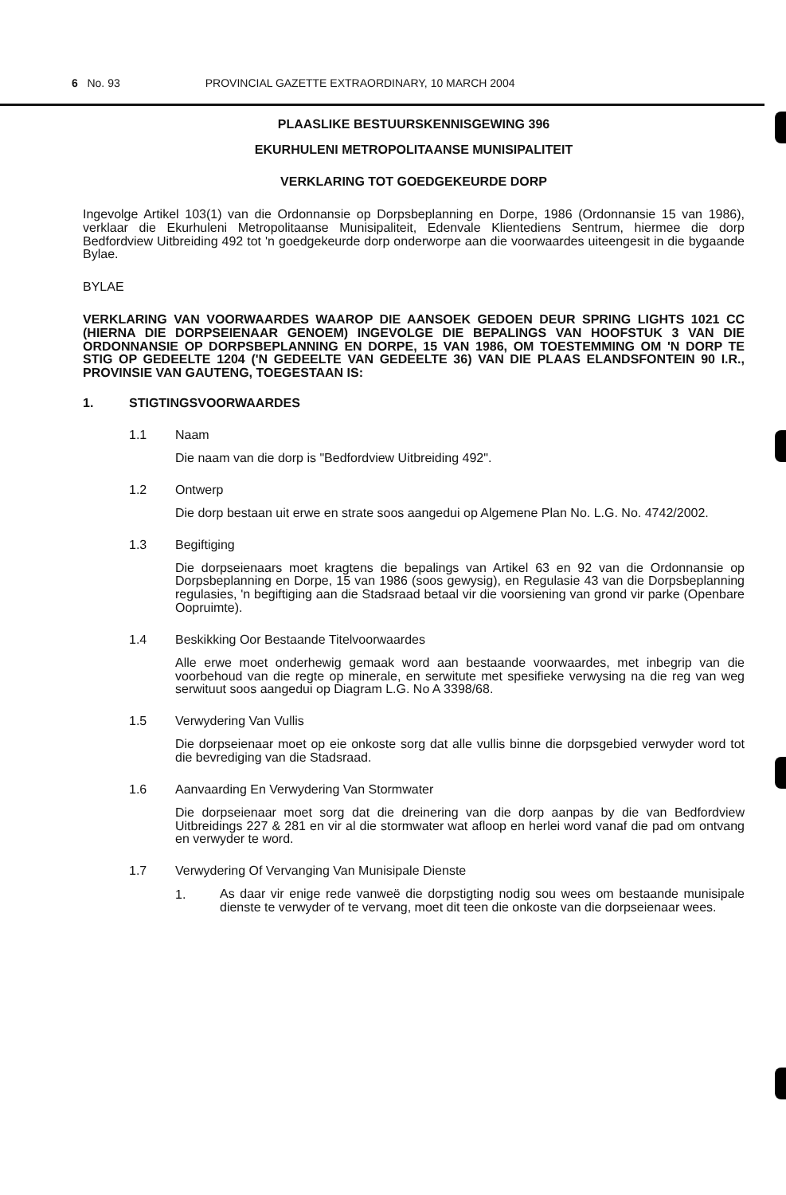6 No. 93 PROVINCIAL GAZETTE EXTRAORDINARY, 10 MARCH 2004
PLAASLIKE BESTUURSKENNISGEWING 396
EKURHULENI METROPOLITAANSE MUNISIPALITEIT
VERKLARING TOT GOEDGEKEURDE DORP
Ingevolge Artikel 103(1) van die Ordonnansie op Dorpsbeplanning en Dorpe, 1986 (Ordonnansie 15 van 1986), verklaar die Ekurhuleni Metropolitaanse Munisipaliteit, Edenvale Klientediens Sentrum, hiermee die dorp Bedfordview Uitbreiding 492 tot 'n goedgekeurde dorp onderworpe aan die voorwaardes uiteengesit in die bygaande Bylae.
BYLAE
VERKLARING VAN VOORWAARDES WAAROP DIE AANSOEK GEDOEN DEUR SPRING LIGHTS 1021 CC (HIERNA DIE DORPSEIENAAR GENOEM) INGEVOLGE DIE BEPALINGS VAN HOOFSTUK 3 VAN DIE ORDONNANSIE OP DORPSBEPLANNING EN DORPE, 15 VAN 1986, OM TOESTEMMING OM 'N DORP TE STIG OP GEDEELTE 1204 ('N GEDEELTE VAN GEDEELTE 36) VAN DIE PLAAS ELANDSFONTEIN 90 I.R., PROVINSIE VAN GAUTENG, TOEGESTAAN IS:
1. STIGTINGSVOORWAARDES
1.1 Naam
Die naam van die dorp is "Bedfordview Uitbreiding 492".
1.2 Ontwerp
Die dorp bestaan uit erwe en strate soos aangedui op Algemene Plan No. L.G. No. 4742/2002.
1.3 Begiftiging
Die dorpseienaars moet kragtens die bepalings van Artikel 63 en 92 van die Ordonnansie op Dorpsbeplanning en Dorpe, 15 van 1986 (soos gewysig), en Regulasie 43 van die Dorpsbeplanning regulasies, 'n begiftiging aan die Stadsraad betaal vir die voorsiening van grond vir parke (Openbare Oopruimte).
1.4 Beskikking Oor Bestaande Titelvoorwaardes
Alle erwe moet onderhewig gemaak word aan bestaande voorwaardes, met inbegrip van die voorbehoud van die regte op minerale, en serwitute met spesifieke verwysing na die reg van weg serwituut soos aangedui op Diagram L.G. No A 3398/68.
1.5 Verwydering Van Vullis
Die dorpseienaar moet op eie onkoste sorg dat alle vullis binne die dorpsgebied verwyder word tot die bevrediging van die Stadsraad.
1.6 Aanvaarding En Verwydering Van Stormwater
Die dorpseienaar moet sorg dat die dreinering van die dorp aanpas by die van Bedfordview Uitbreidings 227 & 281 en vir al die stormwater wat afloop en herlei word vanaf die pad om ontvang en verwyder te word.
1.7 Verwydering Of Vervanging Van Munisipale Dienste
1.
As daar vir enige rede vanweë die dorpstigting nodig sou wees om bestaande munisipale dienste te verwyder of te vervang, moet dit teen die onkoste van die dorpseienaar wees.